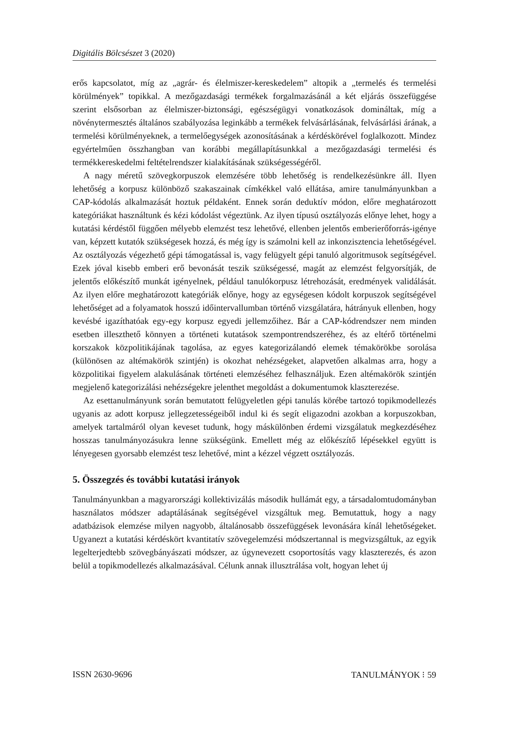Digitális Bölcsészet 3 (2020)
erős kapcsolatot, míg az „agrár- és élelmiszer-kereskedelem” altopik a „termelés és termelési körülmények” topikkal. A mezőgazdasági termékek forgalmazásánál a két eljárás összefüggése szerint elsősorban az élelmiszer-biztonsági, egészségügyi vonatkozások domináltak, míg a növénytermesztés általános szabályozása leginkább a termékek felvásárlásának, felvásárlási árának, a termelési körülményeknek, a termelőegységek azonosításának a kérdéskörével foglalkozott. Mindez egyértelműen összhangban van korábbi megállapításunkkal a mezőgazdasági termelési és termékkereskedelmi feltételrendszer kialakításának szükségességéről.
A nagy méretű szövegkorpuszok elemzésére több lehetőség is rendelkezésünkre áll. Ilyen lehetőség a korpusz különböző szakaszainak címkékkel való ellátása, amire tanulmányunkban a CAP-kódolás alkalmazását hoztuk példaként. Ennek során deduktív módon, előre meghatározott kategóriákat használtunk és kézi kódolást végeztünk. Az ilyen típusú osztályozás előnye lehet, hogy a kutatási kérdéstől függően mélyebb elemzést tesz lehetővé, ellenben jelentős emberierőforrás-igénye van, képzett kutatók szükségesek hozzá, és még így is számolni kell az inkonzisztencia lehetőségével. Az osztályozás végezhető gépi támogatással is, vagy felügyelt gépi tanuló algoritmusok segítségével. Ezek jóval kisebb emberi erő bevonását teszik szükségessé, magát az elemzést felgyorsítják, de jelentős előkészítő munkát igényelnek, például tanulókorpusz létrehozását, eredmények validálását. Az ilyen előre meghatározott kategóriák előnye, hogy az egységesen kódolt korpuszok segítségével lehetőséget ad a folyamatok hosszú időintervallumban történő vizsgálatára, hátrányuk ellenben, hogy kevésbé igazíthatóak egy-egy korpusz egyedi jellemzőihez. Bár a CAP-kódrendszer nem minden esetben illeszthető könnyen a történeti kutatások szempontrendszeréhez, és az eltérő történelmi korszakok közpolitikájának tagolása, az egyes kategorizálandó elemek témakörökbe sorolása (különösen az altémakörök szintjén) is okozhat nehézségeket, alapvetően alkalmas arra, hogy a közpolitikai figyelem alakulásának történeti elemzéséhez felhasználjuk. Ezen altémakörök szintjén megjelenő kategorizálási nehézségekre jelenthet megoldást a dokumentumok klaszterezése.
Az esettanulmányunk során bemutatott felügyeletlen gépi tanulás körébe tartozó topikmodellezés ugyanis az adott korpusz jellegzetességeiből indul ki és segít eligazodni azokban a korpuszokban, amelyek tartalmáról olyan keveset tudunk, hogy máskülönben érdemi vizsgálatuk megkezdéséhez hosszas tanulmányozásukra lenne szükségünk. Emellett még az előkészítő lépésekkel együtt is lényegesen gyorsabb elemzést tesz lehetővé, mint a kézzel végzett osztályozás.
5. Összegzés és további kutatási irányok
Tanulmányunkban a magyarországi kollektivizálás második hullámát egy, a társadalomtudományban használatos módszer adaptálásának segítségével vizsgáltuk meg. Bemutattuk, hogy a nagy adatbázisok elemzése milyen nagyobb, általánosabb összefüggések levonására kínál lehetőségeket. Ugyanezt a kutatási kérdéskört kvantitatív szövegelemzési módszertannal is megvizsgáltuk, az egyik legelterjedtebb szövegbányászati módszer, az úgynevezett csoportosítás vagy klaszterezés, és azon belül a topikmodellezés alkalmazásával. Célunk annak illusztrálása volt, hogyan lehet új
ISSN 2630-9696 TANULMÁNYOK ⁝ 59